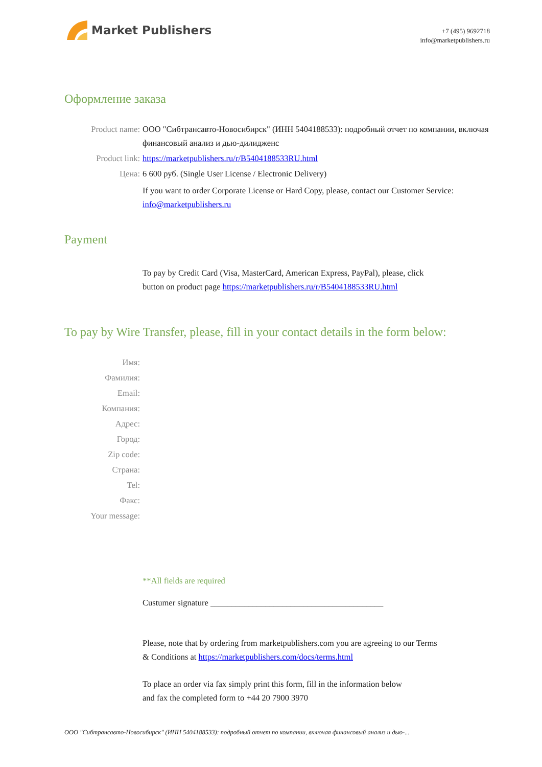Market Publishers
+7 (495) 9692718
info@marketpublishers.ru
Оформление заказа
Product name: ООО "Сибтрансавто-Новосибирск" (ИНН 5404188533): подробный отчет по компании, включая финансовый анализ и дью-дилидженс
Product link: https://marketpublishers.ru/r/B5404188533RU.html
Цена: 6 600 руб. (Single User License / Electronic Delivery)
If you want to order Corporate License or Hard Copy, please, contact our Customer Service:
info@marketpublishers.ru
Payment
To pay by Credit Card (Visa, MasterCard, American Express, PayPal), please, click
button on product page https://marketpublishers.ru/r/B5404188533RU.html
To pay by Wire Transfer, please, fill in your contact details in the form below:
Имя:
Фамилия:
Email:
Компания:
Адрес:
Город:
Zip code:
Страна:
Tel:
Факс:
Your message:
**All fields are required
Custumer signature _________________________________________
Please, note that by ordering from marketpublishers.com you are agreeing to our Terms
& Conditions at https://marketpublishers.com/docs/terms.html
To place an order via fax simply print this form, fill in the information below
and fax the completed form to +44 20 7900 3970
ООО "Сибтрансавто-Новосибирск" (ИНН 5404188533): подробный отчет по компании, включая финансовый анализ и дью-...